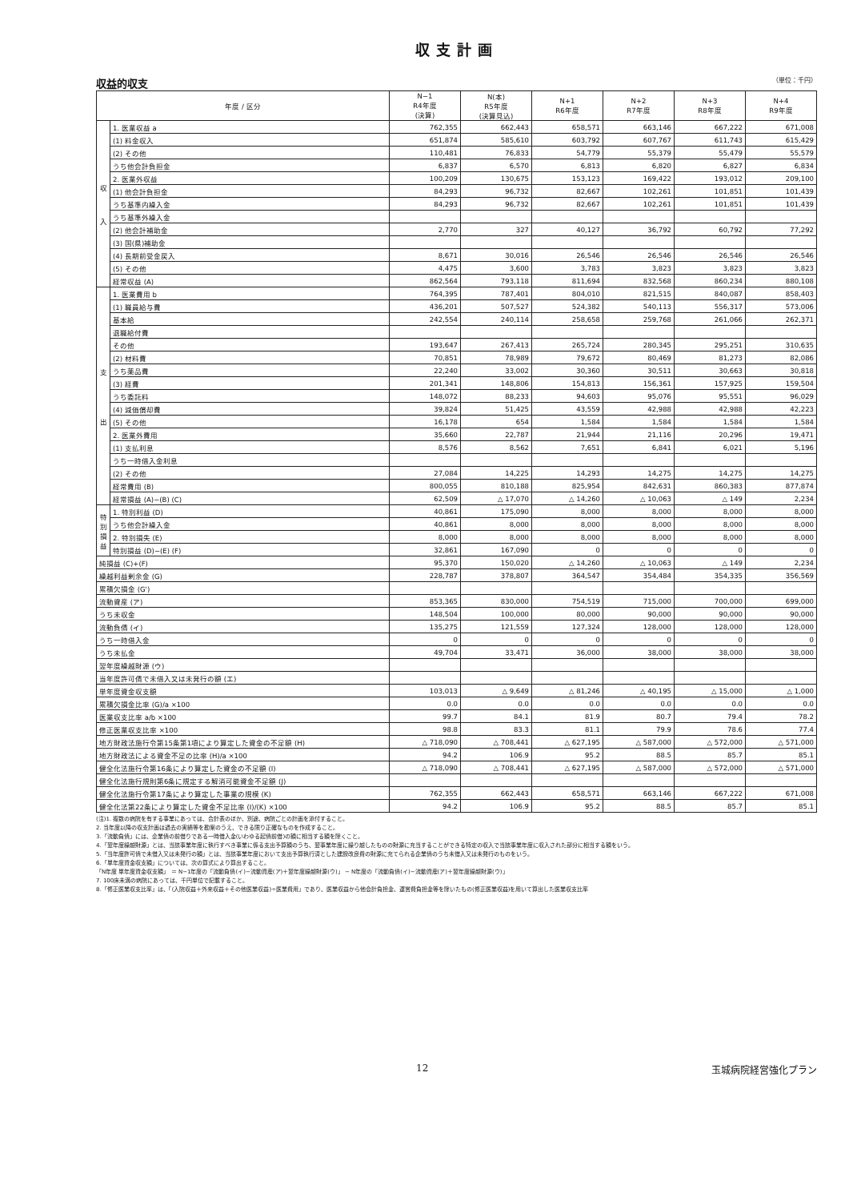収支計画
収益的収支 （単位：千円）
| 年度 / 区分 | | N−1 R4年度 (決算) | N(本) R5年度 (決算見込) | N+1 R6年度 | N+2 R7年度 | N+3 R8年度 | N+4 R9年度 |
| --- | --- | --- | --- | --- | --- | --- | --- |
| 収 入 | 1. 医業収益 a | 762,355 | 662,443 | 658,571 | 663,146 | 667,222 | 671,008 |
| | (1) 料金収入 | 651,874 | 585,610 | 603,792 | 607,767 | 611,743 | 615,429 |
| | (2) その他 | 110,481 | 76,833 | 54,779 | 55,379 | 55,479 | 55,579 |
| | うち他会計負担金 | 6,837 | 6,570 | 6,813 | 6,820 | 6,827 | 6,834 |
| | 2. 医業外収益 | 100,209 | 130,675 | 153,123 | 169,422 | 193,012 | 209,100 |
| | (1) 他会計負担金 | 84,293 | 96,732 | 82,667 | 102,261 | 101,851 | 101,439 |
| | うち基準内繰入金 | 84,293 | 96,732 | 82,667 | 102,261 | 101,851 | 101,439 |
| | うち基準外繰入金 | | | | | | |
| | (2) 他会計補助金 | 2,770 | 327 | 40,127 | 36,792 | 60,792 | 77,292 |
| | (3) 国(県)補助金 | | | | | | |
| | (4) 長期前受金戻入 | 8,671 | 30,016 | 26,546 | 26,546 | 26,546 | 26,546 |
| | (5) その他 | 4,475 | 3,600 | 3,783 | 3,823 | 3,823 | 3,823 |
| | 経常収益 (A) | 862,564 | 793,118 | 811,694 | 832,568 | 860,234 | 880,108 |
| 支 出 | 1. 医業費用 b | 764,395 | 787,401 | 804,010 | 821,515 | 840,087 | 858,403 |
| | (1) 職員給与費 | 436,201 | 507,527 | 524,382 | 540,113 | 556,317 | 573,006 |
| | 基本給 | 242,554 | 240,114 | 258,658 | 259,768 | 261,066 | 262,371 |
| | 退職給付費 | | | | | | |
| | その他 | 193,647 | 267,413 | 265,724 | 280,345 | 295,251 | 310,635 |
| | (2) 材料費 | 70,851 | 78,989 | 79,672 | 80,469 | 81,273 | 82,086 |
| | うち薬品費 | 22,240 | 33,002 | 30,360 | 30,511 | 30,663 | 30,818 |
| | (3) 経費 | 201,341 | 148,806 | 154,813 | 156,361 | 157,925 | 159,504 |
| | うち委託料 | 148,072 | 88,233 | 94,603 | 95,076 | 95,551 | 96,029 |
| | (4) 減価償却費 | 39,824 | 51,425 | 43,559 | 42,988 | 42,988 | 42,223 |
| | (5) その他 | 16,178 | 654 | 1,584 | 1,584 | 1,584 | 1,584 |
| | 2. 医業外費用 | 35,660 | 22,787 | 21,944 | 21,116 | 20,296 | 19,471 |
| | (1) 支払利息 | 8,576 | 8,562 | 7,651 | 6,841 | 6,021 | 5,196 |
| | うち一時借入金利息 | | | | | | |
| | (2) その他 | 27,084 | 14,225 | 14,293 | 14,275 | 14,275 | 14,275 |
| | 経常費用 (B) | 800,055 | 810,188 | 825,954 | 842,631 | 860,383 | 877,874 |
| | 経常損益 (A)−(B) (C) | 62,509 | △ 17,070 | △ 14,260 | △ 10,063 | △ 149 | 2,234 |
| 特別損益 | 1. 特別利益 (D) | 40,861 | 175,090 | 8,000 | 8,000 | 8,000 | 8,000 |
| | うち他会計繰入金 | 40,861 | 8,000 | 8,000 | 8,000 | 8,000 | 8,000 |
| | 2. 特別損失 (E) | 8,000 | 8,000 | 8,000 | 8,000 | 8,000 | 8,000 |
| | 特別損益 (D)−(E) (F) | 32,861 | 167,090 | 0 | 0 | 0 | 0 |
| 純損益 (C)+(F) | | 95,370 | 150,020 | △ 14,260 | △ 10,063 | △ 149 | 2,234 |
| 繰越利益剰余金 (G) | | 228,787 | 378,807 | 364,547 | 354,484 | 354,335 | 356,569 |
| 累積欠損金 (G') | | | | | | | |
| 流動資産 (ア) | | 853,365 | 830,000 | 754,519 | 715,000 | 700,000 | 699,000 |
| うち未収金 | | 148,504 | 100,000 | 80,000 | 90,000 | 90,000 | 90,000 |
| 流動負債 (イ) | | 135,275 | 121,559 | 127,324 | 128,000 | 128,000 | 128,000 |
| うち一時借入金 | | 0 | 0 | 0 | 0 | 0 | 0 |
| うち未払金 | | 49,704 | 33,471 | 36,000 | 38,000 | 38,000 | 38,000 |
| 翌年度繰越財源 (ウ) | | | | | | | |
| 当年度許可債で未借入又は未発行の額 (エ) | | | | | | | |
| 単年度資金収支額 | | 103,013 | △ 9,649 | △ 81,246 | △ 40,195 | △ 15,000 | △ 1,000 |
| 累積欠損金比率 (G)/a ×100 | | 0.0 | 0.0 | 0.0 | 0.0 | 0.0 | 0.0 |
| 医業収支比率 a/b ×100 | | 99.7 | 84.1 | 81.9 | 80.7 | 79.4 | 78.2 |
| 修正医業収支比率 ×100 | | 98.8 | 83.3 | 81.1 | 79.9 | 78.6 | 77.4 |
| 地方財政法施行令第15条第1項により算定した資金の不足額 (H) | | △ 718,090 | △ 708,441 | △ 627,195 | △ 587,000 | △ 572,000 | △ 571,000 |
| 地方財政法による資金不足の比率 (H)/a ×100 | | 94.2 | 106.9 | 95.2 | 88.5 | 85.7 | 85.1 |
| 健全化法施行令第16条により算定した資金の不足額 (I) | | △ 718,090 | △ 708,441 | △ 627,195 | △ 587,000 | △ 572,000 | △ 571,000 |
| 健全化法施行規則第6条に規定する解消可能資金不足額 (J) | | | | | | | |
| 健全化法施行令第17条により算定した事業の規模 (K) | | 762,355 | 662,443 | 658,571 | 663,146 | 667,222 | 671,008 |
| 健全化法第22条により算定した資金不足比率 (I)/(K) ×100 | | 94.2 | 106.9 | 95.2 | 88.5 | 85.7 | 85.1 |
(注)1. 複数の病院を有する事業にあっては、合計表のほか、別途、病院ごとの計画を添付すること。
2. 当年度以降の収支計画は過去の実績等を勘案のうえ、できる限り正確なものを作成すること。
3.「流動負債」には、企業債の前借りである一時借入金(いわゆる起債前借)の額に相当する額を除くこと。
4.「翌年度繰越財源」とは、当該事業年度に執行すべき事業に係る支出予算額のうち、翌事業年度に繰り越したものの財源に充当することができる特定の収入で当該事業年度に収入された部分に相当する額をいう。
5.「当年度許可債で未借入又は未発行の額」とは、当該事業年度において支出予算執行済とした建設改良費の財源に充てられる企業債のうち未借入又は未発行のものをいう。
6.「単年度資金収支額」については、次の算式により算出すること。
「N年度 単年度資金収支額」 ＝ N−1年度の「流動負債(イ)−流動資産(ア)＋翌年度繰越財源(ウ)」 − N年度の「流動負債(イ)−流動資産(ア)＋翌年度繰越財源(ウ)」
7. 100床未満の病院にあっては、千円単位で記載すること。
8.「修正医業収支比率」は、「(入院収益＋外来収益＋その他医業収益)÷医業費用」であり、医業収益から他会計負担金、運営費負担金等を除いたもの(修正医業収益)を用いて算出した医業収支比率
12 玉城病院経営強化プラン